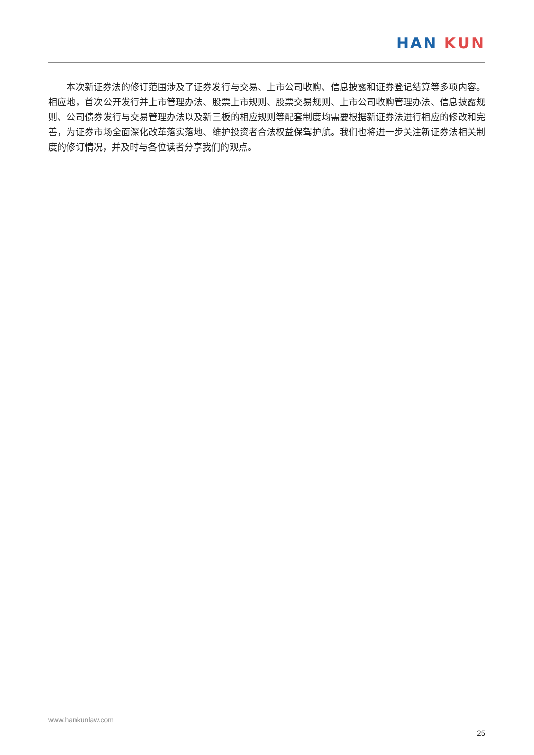HAN KUN
本次新证券法的修订范围涉及了证券发行与交易、上市公司收购、信息披露和证券登记结算等多项内容。相应地，首次公开发行并上市管理办法、股票上市规则、股票交易规则、上市公司收购管理办法、信息披露规则、公司债券发行与交易管理办法以及新三板的相应规则等配套制度均需要根据新证券法进行相应的修改和完善，为证券市场全面深化改革落实落地、维护投资者合法权益保驾护航。我们也将进一步关注新证券法相关制度的修订情况，并及时与各位读者分享我们的观点。
www.hankunlaw.com
25